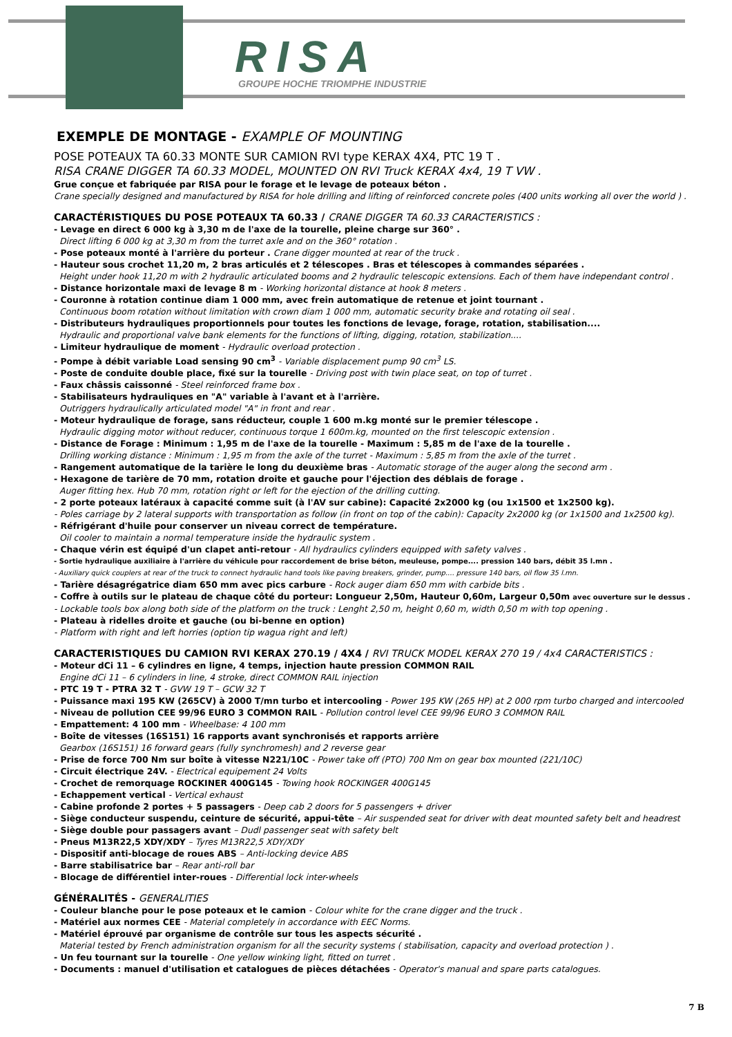RISA
GROUPE HOCHE TRIOMPHE INDUSTRIE
EXEMPLE DE MONTAGE - EXAMPLE OF MOUNTING
POSE POTEAUX TA 60.33 MONTE SUR CAMION RVI type KERAX 4X4, PTC 19 T .
RISA CRANE DIGGER TA 60.33 MODEL, MOUNTED ON RVI Truck KERAX 4x4, 19 T VW .
Grue conçue et fabriquée par RISA pour le forage et le levage de poteaux béton .
Crane specially designed and manufactured by RISA for hole drilling and lifting of reinforced concrete poles (400 units working all over the world ) .
CARACTÉRISTIQUES DU POSE POTEAUX TA 60.33 / CRANE DIGGER TA 60.33 CARACTERISTICS :
- Levage en direct 6 000 kg à 3,30 m de l'axe de la tourelle, pleine charge sur 360° .
Direct lifting 6 000 kg at 3,30 m from the turret axle and on the 360° rotation .
- Pose poteaux monté à l'arrière du porteur . Crane digger mounted at rear of the truck .
- Hauteur sous crochet 11,20 m, 2 bras articulés et 2 télescopes . Bras et télescopes à commandes séparées .
Height under hook 11,20 m with 2 hydraulic articulated booms and 2 hydraulic telescopic extensions. Each of them have independant control .
- Distance horizontale maxi de levage 8 m - Working horizontal distance at hook 8 meters .
- Couronne à rotation continue diam 1 000 mm, avec frein automatique de retenue et joint tournant .
Continuous boom rotation without limitation with crown diam 1 000 mm, automatic security brake and rotating oil seal .
- Distributeurs hydrauliques proportionnels pour toutes les fonctions de levage, forage, rotation, stabilisation....
Hydraulic and proportional valve bank elements for the functions of lifting, digging, rotation, stabilization....
- Limiteur hydraulique de moment - Hydraulic overload protection .
- Pompe à débit variable Load sensing 90 cm<sup>3</sup> - Variable displacement pump 90 cm<sup>3</sup> LS.
- Poste de conduite double place, fixé sur la tourelle - Driving post with twin place seat, on top of turret .
- Faux châssis caissonné - Steel reinforced frame box .
- Stabilisateurs hydrauliques en "A" variable à l'avant et à l'arrière.
Outriggers hydraulically articulated model "A" in front and rear .
- Moteur hydraulique de forage, sans réducteur, couple 1 600 m.kg monté sur le premier télescope .
Hydraulic digging motor without reducer, continuous torque 1 600m.kg, mounted on the first telescopic extension .
- Distance de Forage : Minimum : 1,95 m de l'axe de la tourelle - Maximum : 5,85 m de l'axe de la tourelle .
Drilling working distance : Minimum : 1,95 m from the axle of the turret - Maximum : 5,85 m from the axle of the turret .
- Rangement automatique de la tarière le long du deuxième bras - Automatic storage of the auger along the second arm .
- Hexagone de tarière de 70 mm, rotation droite et gauche pour l'éjection des déblais de forage .
Auger fitting hex. Hub 70 mm, rotation right or left for the ejection of the drilling cutting.
- 2 porte poteaux latéraux à capacité comme suit (à l'AV sur cabine): Capacité 2x2000 kg (ou 1x1500 et 1x2500 kg).
- Poles carriage by 2 lateral supports with transportation as follow (in front on top of the cabin): Capacity 2x2000 kg (or 1x1500 and 1x2500 kg).
- Réfrigérant d'huile pour conserver un niveau correct de température.
Oil cooler to maintain a normal temperature inside the hydraulic system .
- Chaque vérin est équipé d'un clapet anti-retour - All hydraulics cylinders equipped with safety valves .
- Sortie hydraulique auxiliaire à l'arrière du véhicule pour raccordement de brise béton, meuleuse, pompe.... pression 140 bars, débit 35 l.mn .
- Auxiliary quick couplers at rear of the truck to connect hydraulic hand tools like paving breakers, grinder, pump.... pressure 140 bars, oil flow 35 l.mn.
- Tarière désagrégatrice diam 650 mm avec pics carbure - Rock auger diam 650 mm with carbide bits .
- Coffre à outils sur le plateau de chaque côté du porteur: Longueur 2,50m, Hauteur 0,60m, Largeur 0,50m avec ouverture sur le dessus .
- Lockable tools box along both side of the platform on the truck : Lenght 2,50 m, height 0,60 m, width 0,50 m with top opening .
- Plateau à ridelles droite et gauche (ou bi-benne en option)
- Platform with right and left horries (option tip wagua right and left)
CARACTERISTIQUES DU CAMION RVI KERAX 270.19 / 4X4 / RVI TRUCK MODEL KERAX 270 19 / 4x4 CARACTERISTICS :
- Moteur dCi 11 – 6 cylindres en ligne, 4 temps, injection haute pression COMMON RAIL
Engine dCi 11 – 6 cylinders in line, 4 stroke, direct COMMON RAIL injection
- PTC 19 T - PTRA 32 T - GVW 19 T – GCW 32 T
- Puissance maxi 195 KW (265CV) à 2000 T/mn turbo et intercooling - Power 195 KW (265 HP) at 2 000 rpm turbo charged and intercooled
- Niveau de pollution CEE 99/96 EURO 3 COMMON RAIL - Pollution control level CEE 99/96 EURO 3 COMMON RAIL
- Empattement: 4 100 mm - Wheelbase: 4 100 mm
- Boîte de vitesses (16S151) 16 rapports avant synchronisés et rapports arrière
Gearbox (16S151) 16 forward gears (fully synchromesh) and 2 reverse gear
- Prise de force 700 Nm sur boîte à vitesse N221/10C - Power take off (PTO) 700 Nm on gear box mounted (221/10C)
- Circuit électrique 24V. - Electrical equipement 24 Volts
- Crochet de remorquage ROCKINER 400G145 - Towing hook ROCKINGER 400G145
- Echappement vertical - Vertical exhaust
- Cabine profonde 2 portes + 5 passagers - Deep cab 2 doors for 5 passengers + driver
- Siège conducteur suspendu, ceinture de sécurité, appui-tête – Air suspended seat for driver with deat mounted safety belt and headrest
- Siège double pour passagers avant – Dudl passenger seat with safety belt
- Pneus M13R22,5 XDY/XDY – Tyres M13R22,5 XDY/XDY
- Dispositif anti-blocage de roues ABS – Anti-locking device ABS
- Barre stabilisatrice bar – Rear anti-roll bar
- Blocage de différentiel inter-roues - Differential lock inter-wheels
GÉNÉRALITÉS - GENERALITIES
- Couleur blanche pour le pose poteaux et le camion - Colour white for the crane digger and the truck .
- Matériel aux normes CEE - Material completely in accordance with EEC Norms.
- Matériel éprouvé par organisme de contrôle sur tous les aspects sécurité .
Material tested by French administration organism for all the security systems ( stabilisation, capacity and overload protection ) .
- Un feu tournant sur la tourelle - One yellow winking light, fitted on turret .
- Documents : manuel d'utilisation et catalogues de pièces détachées - Operator's manual and spare parts catalogues.
7 B